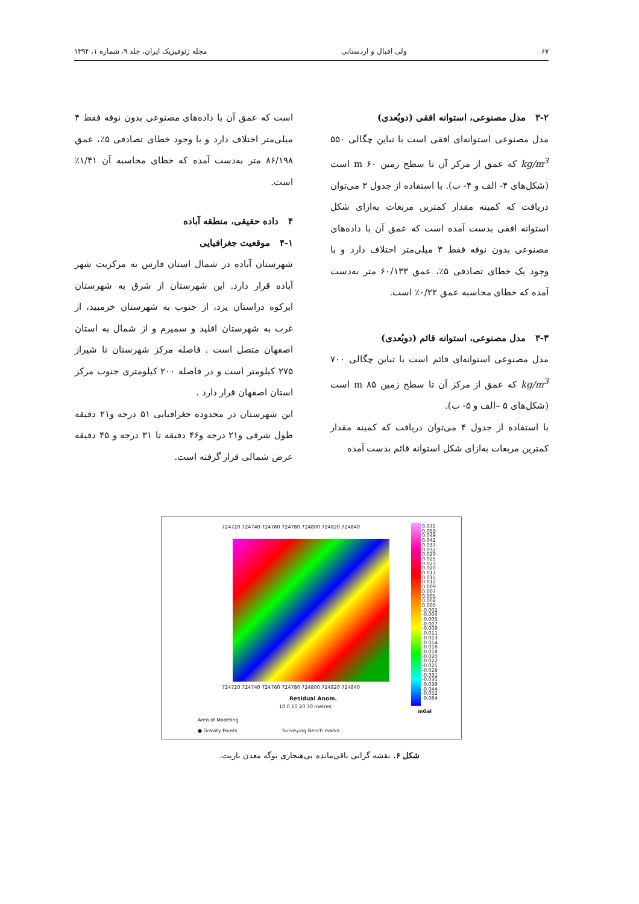۶۷ ولی اقبال و اردستانی مجله ژئوفیزیک ایران، جلد ۹، شماره ۱، ۱۳۹۴
۳-۲ مدل مصنوعی، استوانه افقی (دوبُعدی)
مدل مصنوعی استوانه‌ای افقی است با تباین چگالی ۵۵۰ kg/m<sup>3</sup> که عمق از مرکز آن تا سطح زمین ۶۰ m است (شکل‌های ۴- الف و ۴- ب). با استفاده از جدول ۳ می‌توان دریافت که کمینه مقدار کمترین مربعات به‌ازای شکل استوانه افقی بدست آمده است که عمق آن با داده‌های مصنوعی بدون نوفه فقط ۳ میلی‌متر اختلاف دارد و با وجود یک خطای تصادفی ۵٪، عمق ۶۰/۱۳۳ متر به‌دست آمده که خطای محاسبه عمق ۰/۲۲٪ است.
۳-۳ مدل مصنوعی، استوانه قائم (دوبُعدی)
مدل مصنوعی استوانه‌ای قائم است با تباین چگالی ۷۰۰ kg/m<sup>3</sup> که عمق از مرکز آن تا سطح زمین ۸۵ m است (شکل‌های ۵ –الف و ۵- ب).
با استفاده از جدول ۴ می‌توان دریافت که کمینه مقدار کمترین مربعات به‌ازای شکل استوانه قائم بدست آمده
است که عمق آن با داده‌های مصنوعی بدون نوفه فقط ۴ میلی‌متر اختلاف دارد و با وجود خطای تصادفی ۵٪، عمق ۸۶/۱۹۸ متر به‌دست آمده که خطای محاسبه آن ۱/۴۱٪ است.
۴ داده حقیقی، منطقه آباده
۴-۱ موقعیت جغرافیایی
شهرستان آباده در شمال استان فارس به مرکزیت شهر آباده قرار دارد. این شهرستان از شرق به شهرستان ابرکوه دراستان یزد، از جنوب به شهرستان خرمبید، از غرب به شهرستان اقلید و سمیرم و از شمال به استان اصفهان متصل است . فاصله مرکز شهرستان تا شیراز ۲۷۵ کیلومتر است و در فاصله ۲۰۰ کیلومتری جنوب مرکز استان اصفهان قرار دارد .
این شهرستان در محدوده جغرافیایی ۵۱ درجه و۲۱ دقیقه طول شرقی و۲۱ درجه و۴۶ دقیقه تا ۳۱ درجه و ۴۵ دقیقه عرض شمالی قرار گرفته است.
724720 724740 724760 724780 724800 724820 724840
0.075 0.059 0.049 0.042 0.037 0.032 0.029 0.025 0.023 0.020 0.017 0.015 0.012 0.009 0.007 0.005 0.002 0.000 -0.002 -0.004 -0.005 -0.007 -0.009 -0.011 -0.013 -0.014 -0.016 -0.018 -0.020 -0.022 -0.025 -0.028 -0.031 -0.035 -0.039 -0.044 -0.052 -0.064
724720 724740 724760 724780 724800 724820 724840
Residual Anom.
mGal
10 0 10 20 30 metres
Area of Modeling
● Gravity Points Surveying Bench marks
شکل ۶. نقشه گرانی باقی‌مانده بی‌هنجاری بوگه معدن باریت.